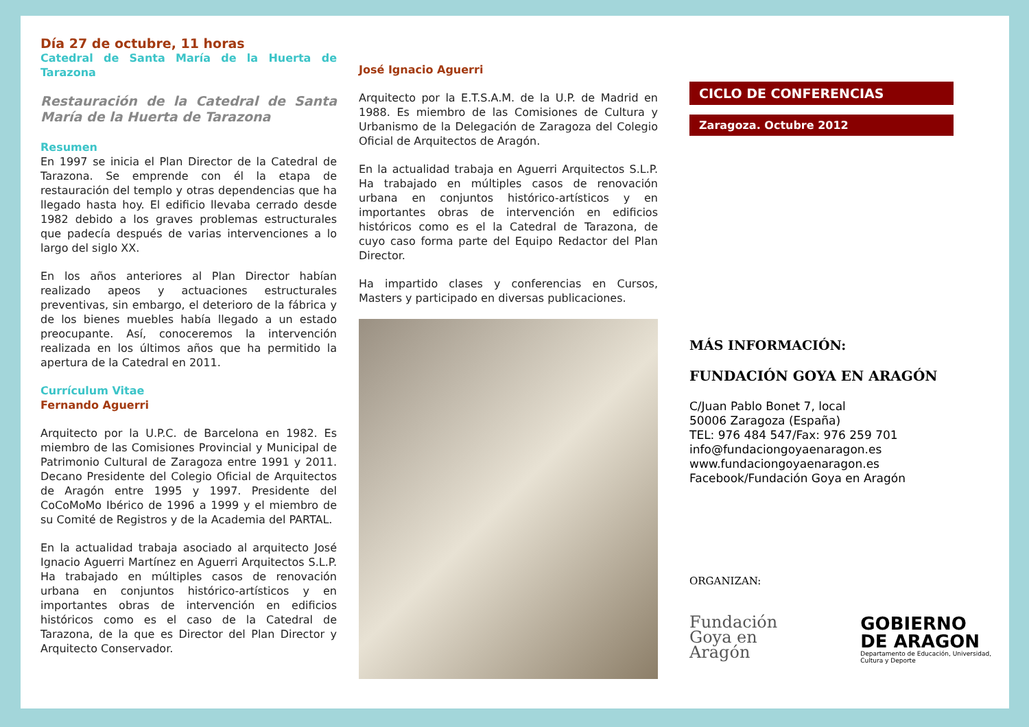Día 27 de octubre, 11 horas
Catedral de Santa María de la Huerta de Tarazona
Restauración de la Catedral de Santa María de la Huerta de Tarazona
Resumen
En 1997 se inicia el Plan Director de la Catedral de Tarazona. Se emprende con él la etapa de restauración del templo y otras dependencias que ha llegado hasta hoy. El edificio llevaba cerrado desde 1982 debido a los graves problemas estructurales que padecía después de varias intervenciones a lo largo del siglo XX.
En los años anteriores al Plan Director habían realizado apeos y actuaciones estructurales preventivas, sin embargo, el deterioro de la fábrica y de los bienes muebles había llegado a un estado preocupante. Así, conoceremos la intervención realizada en los últimos años que ha permitido la apertura de la Catedral en 2011.
Currículum Vitae
Fernando Aguerri
Arquitecto por la U.P.C. de Barcelona en 1982. Es miembro de las Comisiones Provincial y Municipal de Patrimonio Cultural de Zaragoza entre 1991 y 2011. Decano Presidente del Colegio Oficial de Arquitectos de Aragón entre 1995 y 1997. Presidente del CoCoMoMo Ibérico de 1996 a 1999 y el miembro de su Comité de Registros y de la Academia del PARTAL.
En la actualidad trabaja asociado al arquitecto José Ignacio Aguerri Martínez en Aguerri Arquitectos S.L.P. Ha trabajado en múltiples casos de renovación urbana en conjuntos histórico-artísticos y en importantes obras de intervención en edificios históricos como es el caso de la Catedral de Tarazona, de la que es Director del Plan Director y Arquitecto Conservador.
José Ignacio Aguerri
Arquitecto por la E.T.S.A.M. de la U.P. de Madrid en 1988. Es miembro de las Comisiones de Cultura y Urbanismo de la Delegación de Zaragoza del Colegio Oficial de Arquitectos de Aragón.
En la actualidad trabaja en Aguerri Arquitectos S.L.P. Ha trabajado en múltiples casos de renovación urbana en conjuntos histórico-artísticos y en importantes obras de intervención en edificios históricos como es el la Catedral de Tarazona, de cuyo caso forma parte del Equipo Redactor del Plan Director.
Ha impartido clases y conferencias en Cursos, Masters y participado en diversas publicaciones.
CICLO DE CONFERENCIAS
Zaragoza. Octubre 2012
MÁS INFORMACIÓN:
FUNDACIÓN GOYA EN ARAGÓN
C/Juan Pablo Bonet 7, local
50006 Zaragoza (España)
TEL: 976 484 547/Fax: 976 259 701
info@fundaciongoyaenaragon.es
www.fundaciongoyaenaragon.es
Facebook/Fundación Goya en Aragón
ORGANIZAN:
Fundación
Goya en
Aragón
GOBIERNO
DE ARAGON
Departamento de Educación, Universidad,
Cultura y Deporte